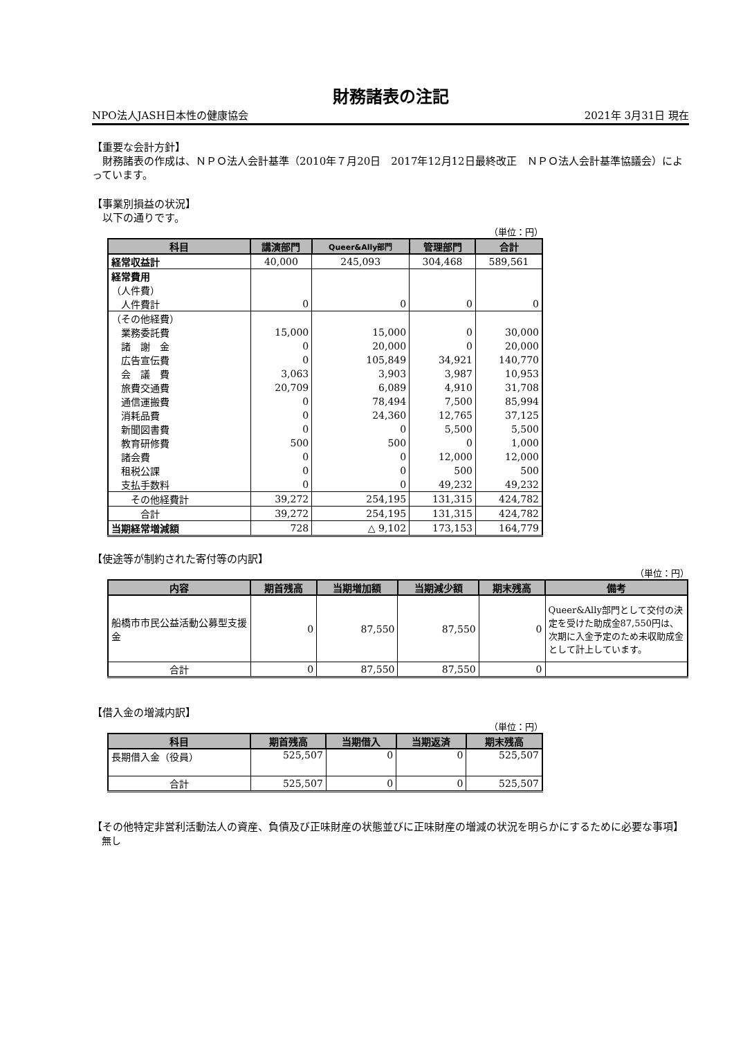財務諸表の注記
NPO法人JASH日本性の健康協会 2021年 3月31日 現在
【重要な会計方針】
　財務諸表の作成は、ＮＰＯ法人会計基準（2010年７月20日　2017年12月12日最終改正　ＮＰＯ法人会計基準協議会）によっています。
【事業別損益の状況】
　以下の通りです。
（単位：円）
| 科目 | 講演部門 | Queer&Ally部門 | 管理部門 | 合計 |
| --- | --- | --- | --- | --- |
| 経常収益計 | 40,000 | 245,093 | 304,468 | 589,561 |
| 経常費用 | | | | |
| （人件費） | | | | |
| 人件費計 | 0 | 0 | 0 | 0 |
| （その他経費） | | | | |
| 業務委託費 | 15,000 | 15,000 | 0 | 30,000 |
| 諸 謝 金 | 0 | 20,000 | 0 | 20,000 |
| 広告宣伝費 | 0 | 105,849 | 34,921 | 140,770 |
| 会 議 費 | 3,063 | 3,903 | 3,987 | 10,953 |
| 旅費交通費 | 20,709 | 6,089 | 4,910 | 31,708 |
| 通信運搬費 | 0 | 78,494 | 7,500 | 85,994 |
| 消耗品費 | 0 | 24,360 | 12,765 | 37,125 |
| 新聞図書費 | 0 | 0 | 5,500 | 5,500 |
| 教育研修費 | 500 | 500 | 0 | 1,000 |
| 諸会費 | 0 | 0 | 12,000 | 12,000 |
| 租税公課 | 0 | 0 | 500 | 500 |
| 支払手数料 | 0 | 0 | 49,232 | 49,232 |
| その他経費計 | 39,272 | 254,195 | 131,315 | 424,782 |
| 合計 | 39,272 | 254,195 | 131,315 | 424,782 |
| 当期経常増減額 | 728 | △ 9,102 | 173,153 | 164,779 |
【使途等が制約された寄付等の内訳】
（単位：円）
| 内容 | 期首残高 | 当期増加額 | 当期減少額 | 期末残高 | 備考 |
| --- | --- | --- | --- | --- | --- |
| 船橋市市民公益活動公募型支援金 | 0 | 87,550 | 87,550 | 0 | Queer&Ally部門として交付の決定を受けた助成金87,550円は、次期に入金予定のため未収助成金として計上しています。 |
| 合計 | 0 | 87,550 | 87,550 | 0 | |
【借入金の増減内訳】
（単位：円）
| 科目 | 期首残高 | 当期借入 | 当期返済 | 期末残高 |
| --- | --- | --- | --- | --- |
| 長期借入金（役員） | 525,507 | 0 | 0 | 525,507 |
| 合計 | 525,507 | 0 | 0 | 525,507 |
【その他特定非営利活動法人の資産、負債及び正味財産の状態並びに正味財産の増減の状況を明らかにするために必要な事項】
　無し